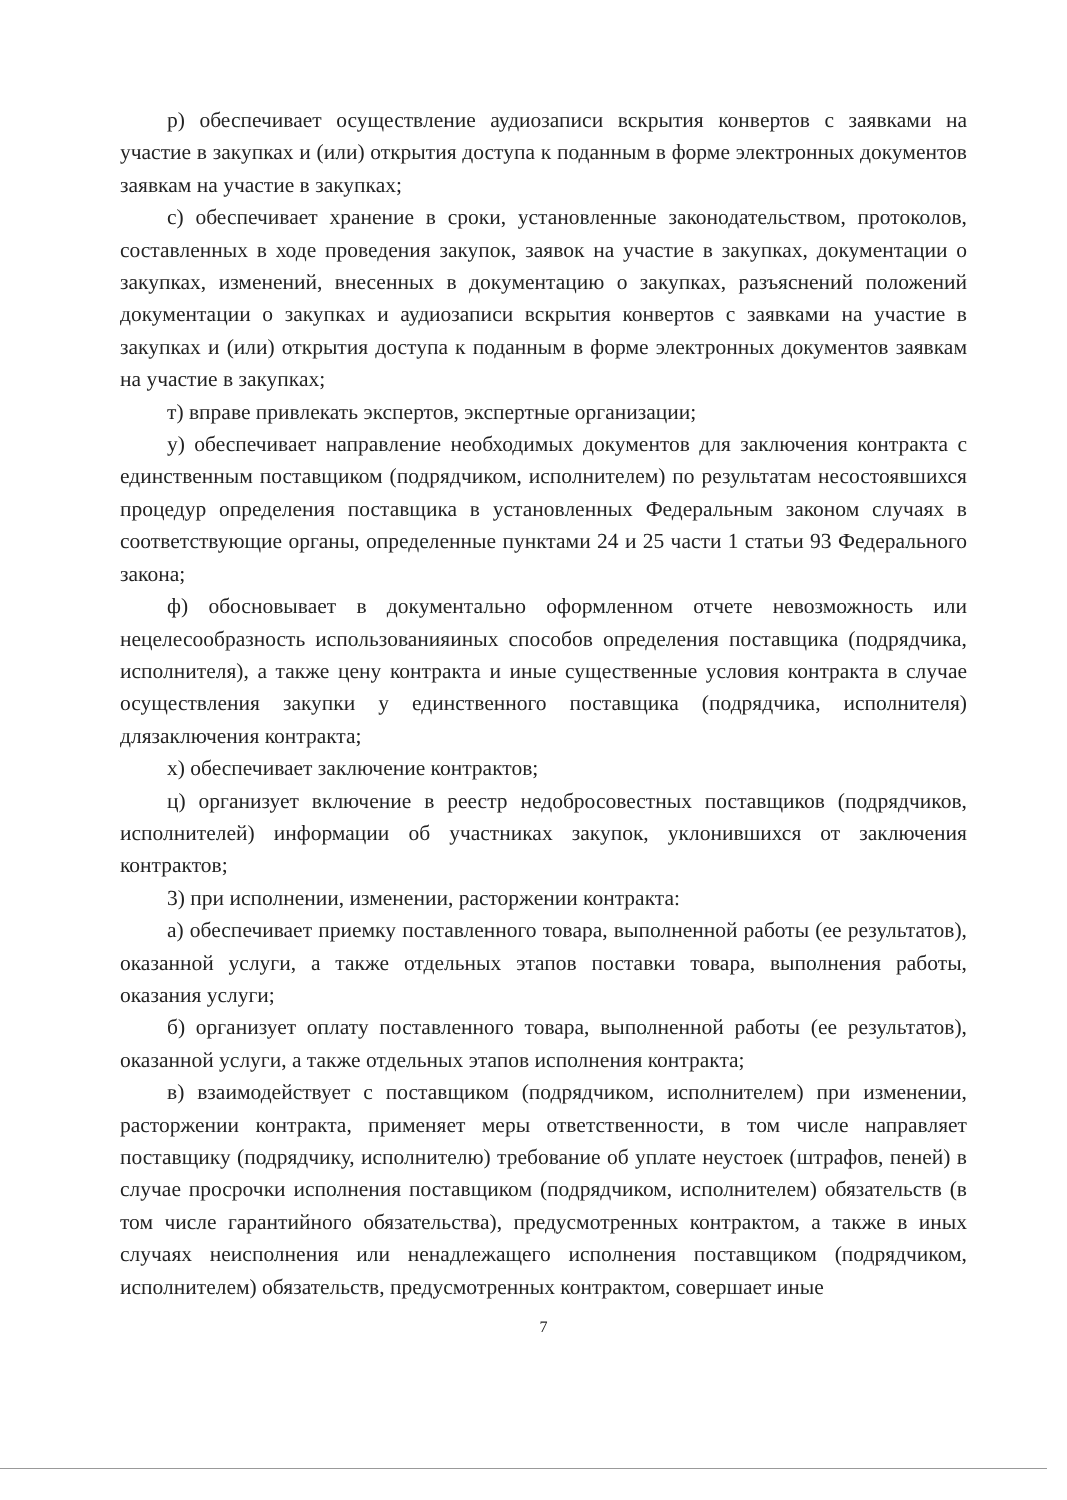р) обеспечивает осуществление аудиозаписи вскрытия конвертов с заявками на участие в закупках и (или) открытия доступа к поданным в форме электронных документов заявкам на участие в закупках;
с) обеспечивает хранение в сроки, установленные законодательством, протоколов, составленных в ходе проведения закупок, заявок на участие в закупках, документации о закупках, изменений, внесенных в документацию о закупках, разъяснений положений документации о закупках и аудиозаписи вскрытия конвертов с заявками на участие в закупках и (или) открытия доступа к поданным в форме электронных документов заявкам на участие в закупках;
т) вправе привлекать экспертов, экспертные организации;
у) обеспечивает направление необходимых документов для заключения контракта с единственным поставщиком (подрядчиком, исполнителем) по результатам несостоявшихся процедур определения поставщика в установленных Федеральным законом случаях в соответствующие органы, определенные пунктами 24 и 25 части 1 статьи 93 Федерального закона;
ф) обосновывает в документально оформленном отчете невозможность или нецелесообразность использованияиных способов определения поставщика (подрядчика, исполнителя), а также цену контракта и иные существенные условия контракта в случае осуществления закупки у единственного поставщика (подрядчика, исполнителя) длязаключения контракта;
х) обеспечивает заключение контрактов;
ц) организует включение в реестр недобросовестных поставщиков (подрядчиков, исполнителей) информации об участниках закупок, уклонившихся от заключения контрактов;
3) при исполнении, изменении, расторжении контракта:
а) обеспечивает приемку поставленного товара, выполненной работы (ее результатов), оказанной услуги, а также отдельных этапов поставки товара, выполнения работы, оказания услуги;
б) организует оплату поставленного товара, выполненной работы (ее результатов), оказанной услуги, а также отдельных этапов исполнения контракта;
в) взаимодействует с поставщиком (подрядчиком, исполнителем) при изменении, расторжении контракта, применяет меры ответственности, в том числе направляет поставщику (подрядчику, исполнителю) требование об уплате неустоек (штрафов, пеней) в случае просрочки исполнения поставщиком (подрядчиком, исполнителем) обязательств (в том числе гарантийного обязательства), предусмотренных контрактом, а также в иных случаях неисполнения или ненадлежащего исполнения поставщиком (подрядчиком, исполнителем) обязательств, предусмотренных контрактом, совершает иные
7